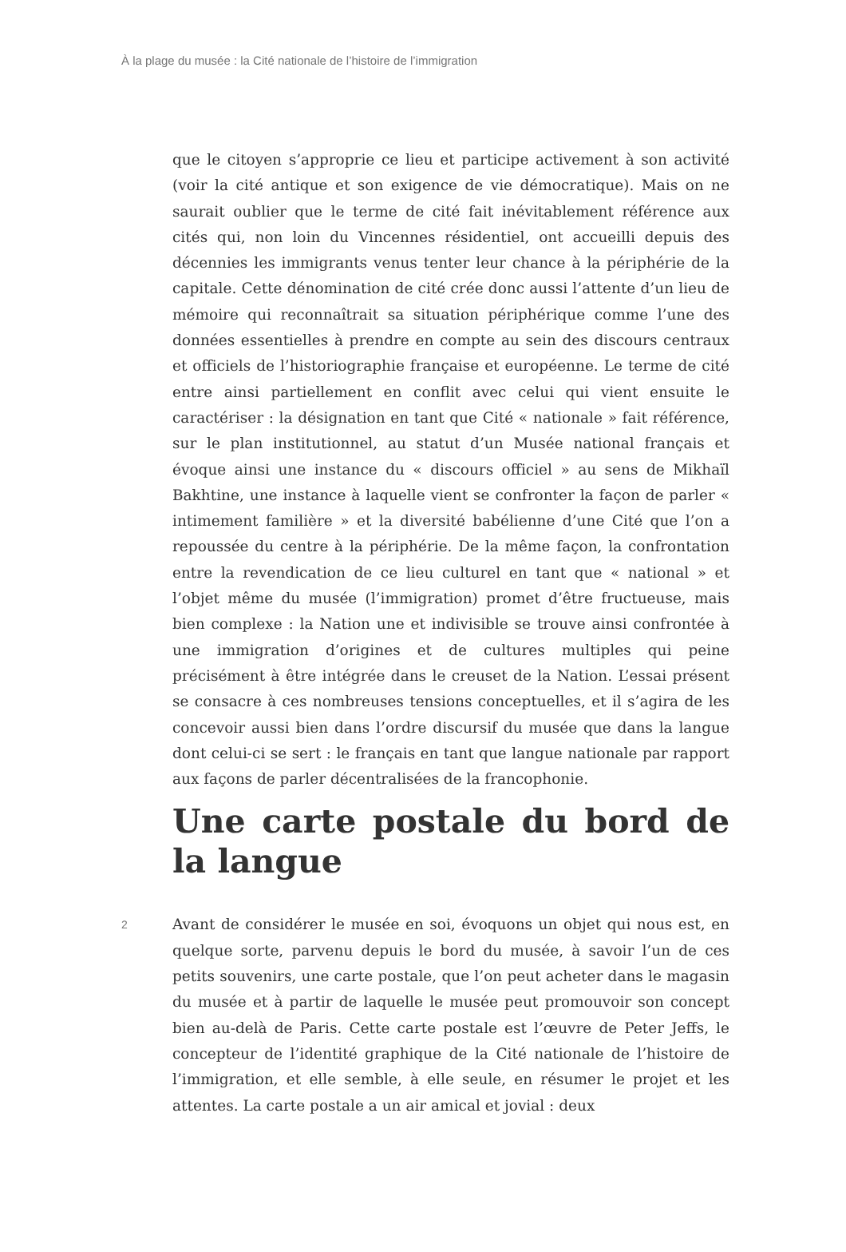À la plage du musée : la Cité nationale de l’histoire de l’immigration
que le citoyen s’approprie ce lieu et participe activement à son activité (voir la cité antique et son exigence de vie démocratique). Mais on ne saurait oublier que le terme de cité fait inévitablement référence aux cités qui, non loin du Vincennes résidentiel, ont accueilli depuis des décennies les immigrants venus tenter leur chance à la périphérie de la capitale. Cette dénomination de cité crée donc aussi l’attente d’un lieu de mémoire qui reconnaîtrait sa situation périphérique comme l’une des données essentielles à prendre en compte au sein des discours centraux et officiels de l’historiographie française et européenne. Le terme de cité entre ainsi partiellement en conflit avec celui qui vient ensuite le caractériser : la désignation en tant que Cité « nationale » fait référence, sur le plan institutionnel, au statut d’un Musée national français et évoque ainsi une instance du « discours officiel » au sens de Mikhaïl Bakhtine, une instance à laquelle vient se confronter la façon de parler « intimement familière » et la diversité babélienne d’une Cité que l’on a repoussée du centre à la périphérie. De la même façon, la confrontation entre la revendication de ce lieu culturel en tant que « national » et l’objet même du musée (l’immigration) promet d’être fructueuse, mais bien complexe : la Nation une et indivisible se trouve ainsi confrontée à une immigration d’origines et de cultures multiples qui peine précisément à être intégrée dans le creuset de la Nation. L’essai présent se consacre à ces nombreuses tensions conceptuelles, et il s’agira de les concevoir aussi bien dans l’ordre discursif du musée que dans la langue dont celui-ci se sert : le français en tant que langue nationale par rapport aux façons de parler décentralisées de la francophonie.
Une carte postale du bord de la langue
2
Avant de considérer le musée en soi, évoquons un objet qui nous est, en quelque sorte, parvenu depuis le bord du musée, à savoir l’un de ces petits souvenirs, une carte postale, que l’on peut acheter dans le magasin du musée et à partir de laquelle le musée peut promouvoir son concept bien au-delà de Paris. Cette carte postale est l’œuvre de Peter Jeffs, le concepteur de l’identité graphique de la Cité nationale de l’histoire de l’immigration, et elle semble, à elle seule, en résumer le projet et les attentes. La carte postale a un air amical et jovial : deux